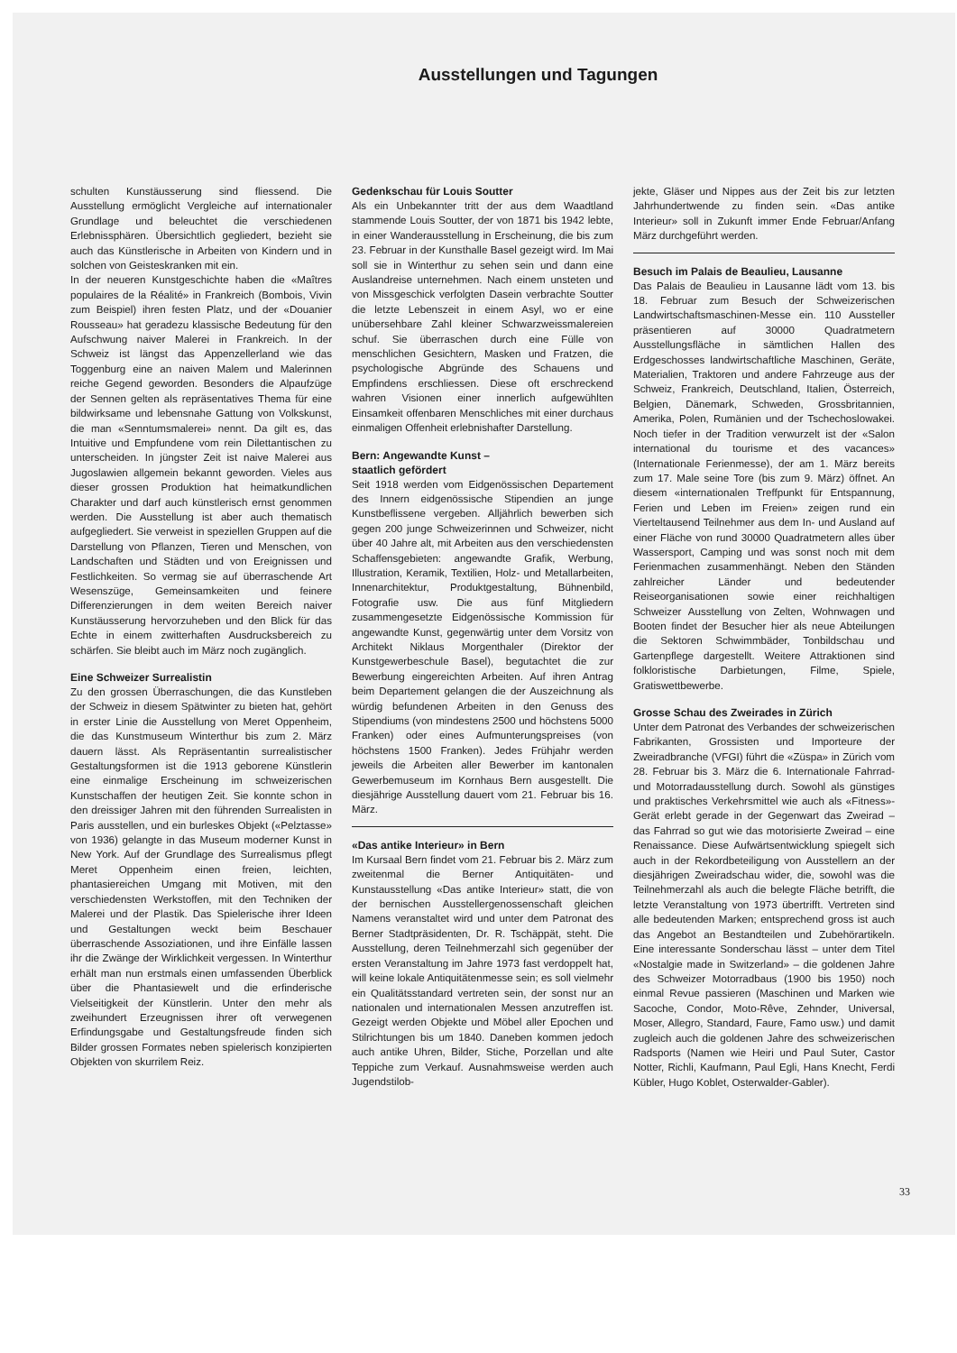Ausstellungen und Tagungen
schulten Kunstäusserung sind fliessend. Die Ausstellung ermöglicht Vergleiche auf internationaler Grundlage und beleuchtet die verschiedenen Erlebnissphären. Übersichtlich gegliedert, bezieht sie auch das Künstlerische in Arbeiten von Kindern und in solchen von Geisteskranken mit ein.
In der neueren Kunstgeschichte haben die «Maîtres populaires de la Réalité» in Frankreich (Bombois, Vivin zum Beispiel) ihren festen Platz, und der «Douanier Rousseau» hat geradezu klassische Bedeutung für den Aufschwung naiver Malerei in Frankreich. In der Schweiz ist längst das Appenzellerland wie das Toggenburg eine an naiven Malem und Malerinnen reiche Gegend geworden. Besonders die Alpaufzüge der Sennen gelten als repräsentatives Thema für eine bildwirksame und lebensnahe Gattung von Volkskunst, die man «Senntumsmalerei» nennt. Da gilt es, das Intuitive und Empfundene vom rein Dilettantischen zu unterscheiden. In jüngster Zeit ist naive Malerei aus Jugoslawien allgemein bekannt geworden. Vieles aus dieser grossen Produktion hat heimatkundlichen Charakter und darf auch künstlerisch ernst genommen werden. Die Ausstellung ist aber auch thematisch aufgegliedert. Sie verweist in speziellen Gruppen auf die Darstellung von Pflanzen, Tieren und Menschen, von Landschaften und Städten und von Ereignissen und Festlichkeiten. So vermag sie auf überraschende Art Wesenszüge, Gemeinsamkeiten und feinere Differenzierungen in dem weiten Bereich naiver Kunstäusserung hervorzuheben und den Blick für das Echte in einem zwitterhaften Ausdrucksbereich zu schärfen. Sie bleibt auch im März noch zugänglich.
Eine Schweizer Surrealistin
Zu den grossen Überraschungen, die das Kunstleben der Schweiz in diesem Spätwinter zu bieten hat, gehört in erster Linie die Ausstellung von Meret Oppenheim, die das Kunstmuseum Winterthur bis zum 2. März dauern lässt. Als Repräsentantin surrealistischer Gestaltungsformen ist die 1913 geborene Künstlerin eine einmalige Erscheinung im schweizerischen Kunstschaffen der heutigen Zeit. Sie konnte schon in den dreissiger Jahren mit den führenden Surrealisten in Paris ausstellen, und ein burleskes Objekt («Pelztasse» von 1936) gelangte in das Museum moderner Kunst in New York. Auf der Grundlage des Surrealismus pflegt Meret Oppenheim einen freien, leichten, phantasiereichen Umgang mit Motiven, mit den verschiedensten Werkstoffen, mit den Techniken der Malerei und der Plastik. Das Spielerische ihrer Ideen und Gestaltungen weckt beim Beschauer überraschende Assoziationen, und ihre Einfälle lassen ihr die Zwänge der Wirklichkeit vergessen. In Winterthur erhält man nun erstmals einen umfassenden Überblick über die Phantasiewelt und die erfinderische Vielseitigkeit der Künstlerin. Unter den mehr als zweihundert Erzeugnissen ihrer oft verwegenen Erfindungsgabe und Gestaltungsfreude finden sich Bilder grossen Formates neben spielerisch konzipierten Objekten von skurrilem Reiz.
Gedenkschau für Louis Soutter
Als ein Unbekannter tritt der aus dem Waadtland stammende Louis Soutter, der von 1871 bis 1942 lebte, in einer Wanderausstellung in Erscheinung, die bis zum 23. Februar in der Kunsthalle Basel gezeigt wird. Im Mai soll sie in Winterthur zu sehen sein und dann eine Auslandreise unternehmen. Nach einem unsteten und von Missgeschick verfolgten Dasein verbrachte Soutter die letzte Lebenszeit in einem Asyl, wo er eine unübersehbare Zahl kleiner Schwarzweissmalereien schuf. Sie überraschen durch eine Fülle von menschlichen Gesichtern, Masken und Fratzen, die psychologische Abgründe des Schauens und Empfindens erschliessen. Diese oft erschreckend wahren Visionen einer innerlich aufgewühlten Einsamkeit offenbaren Menschliches mit einer durchaus einmaligen Offenheit erlebnishafter Darstellung.
Bern: Angewandte Kunst –
staatlich gefördert
Seit 1918 werden vom Eidgenössischen Departement des Innern eidgenössische Stipendien an junge Kunstbeflissene vergeben. Alljährlich bewerben sich gegen 200 junge Schweizerinnen und Schweizer, nicht über 40 Jahre alt, mit Arbeiten aus den verschiedensten Schaffensgebieten: angewandte Grafik, Werbung, Illustration, Keramik, Textilien, Holz- und Metallarbeiten, Innenarchitektur, Produktgestaltung, Bühnenbild, Fotografie usw. Die aus fünf Mitgliedern zusammengesetzte Eidgenössische Kommission für angewandte Kunst, gegenwärtig unter dem Vorsitz von Architekt Niklaus Morgenthaler (Direktor der Kunstgewerbeschule Basel), begutachtet die zur Bewerbung eingereichten Arbeiten. Auf ihren Antrag beim Departement gelangen die der Auszeichnung als würdig befundenen Arbeiten in den Genuss des Stipendiums (von mindestens 2500 und höchstens 5000 Franken) oder eines Aufmunterungspreises (von höchstens 1500 Franken). Jedes Frühjahr werden jeweils die Arbeiten aller Bewerber im kantonalen Gewerbemuseum im Kornhaus Bern ausgestellt. Die diesjährige Ausstellung dauert vom 21. Februar bis 16. März.
«Das antike Interieur» in Bern
Im Kursaal Bern findet vom 21. Februar bis 2. März zum zweitenmal die Berner Antiquitäten- und Kunstausstellung «Das antike Interieur» statt, die von der bernischen Ausstellergenossenschaft gleichen Namens veranstaltet wird und unter dem Patronat des Berner Stadtpräsidenten, Dr. R. Tschäppät, steht. Die Ausstellung, deren Teilnehmerzahl sich gegenüber der ersten Veranstaltung im Jahre 1973 fast verdoppelt hat, will keine lokale Antiquitätenmesse sein; es soll vielmehr ein Qualitätsstandard vertreten sein, der sonst nur an nationalen und internationalen Messen anzutreffen ist. Gezeigt werden Objekte und Möbel aller Epochen und Stilrichtungen bis um 1840. Daneben kommen jedoch auch antike Uhren, Bilder, Stiche, Porzellan und alte Teppiche zum Verkauf. Ausnahmsweise werden auch Jugendstilob-
jekte, Gläser und Nippes aus der Zeit bis zur letzten Jahrhundertwende zu finden sein. «Das antike Interieur» soll in Zukunft immer Ende Februar/Anfang März durchgeführt werden.
Besuch im Palais de Beaulieu, Lausanne
Das Palais de Beaulieu in Lausanne lädt vom 13. bis 18. Februar zum Besuch der Schweizerischen Landwirtschaftsmaschinen-Messe ein. 110 Aussteller präsentieren auf 30000 Quadratmetern Ausstellungsfläche in sämtlichen Hallen des Erdgeschosses landwirtschaftliche Maschinen, Geräte, Materialien, Traktoren und andere Fahrzeuge aus der Schweiz, Frankreich, Deutschland, Italien, Österreich, Belgien, Dänemark, Schweden, Grossbritannien, Amerika, Polen, Rumänien und der Tschechoslowakei. Noch tiefer in der Tradition verwurzelt ist der «Salon international du tourisme et des vacances» (Internationale Ferienmesse), der am 1. März bereits zum 17. Male seine Tore (bis zum 9. März) öffnet. An diesem «internationalen Treffpunkt für Entspannung, Ferien und Leben im Freien» zeigen rund ein Vierteltausend Teilnehmer aus dem In- und Ausland auf einer Fläche von rund 30000 Quadratmetern alles über Wassersport, Camping und was sonst noch mit dem Ferienmachen zusammenhängt. Neben den Ständen zahlreicher Länder und bedeutender Reiseorganisationen sowie einer reichhaltigen Schweizer Ausstellung von Zelten, Wohnwagen und Booten findet der Besucher hier als neue Abteilungen die Sektoren Schwimmbäder, Tonbildschau und Gartenpflege dargestellt. Weitere Attraktionen sind folkloristische Darbietungen, Filme, Spiele, Gratiswettbewerbe.
Grosse Schau des Zweirades in Zürich
Unter dem Patronat des Verbandes der schweizerischen Fabrikanten, Grossisten und Importeure der Zweiradbranche (VFGI) führt die «Züspa» in Zürich vom 28. Februar bis 3. März die 6. Internationale Fahrrad- und Motorradausstellung durch. Sowohl als günstiges und praktisches Verkehrsmittel wie auch als «Fitness»-Gerät erlebt gerade in der Gegenwart das Zweirad – das Fahrrad so gut wie das motorisierte Zweirad – eine Renaissance. Diese Aufwärtsentwicklung spiegelt sich auch in der Rekordbeteiligung von Ausstellern an der diesjährigen Zweiradschau wider, die, sowohl was die Teilnehmerzahl als auch die belegte Fläche betrifft, die letzte Veranstaltung von 1973 übertrifft. Vertreten sind alle bedeutenden Marken; entsprechend gross ist auch das Angebot an Bestandteilen und Zubehörartikeln. Eine interessante Sonderschau lässt – unter dem Titel «Nostalgie made in Switzerland» – die goldenen Jahre des Schweizer Motorradbaus (1900 bis 1950) noch einmal Revue passieren (Maschinen und Marken wie Sacoche, Condor, Moto-Rêve, Zehnder, Universal, Moser, Allegro, Standard, Faure, Famo usw.) und damit zugleich auch die goldenen Jahre des schweizerischen Radsports (Namen wie Heiri und Paul Suter, Castor Notter, Richli, Kaufmann, Paul Egli, Hans Knecht, Ferdi Kübler, Hugo Koblet, Osterwalder-Gabler).
33